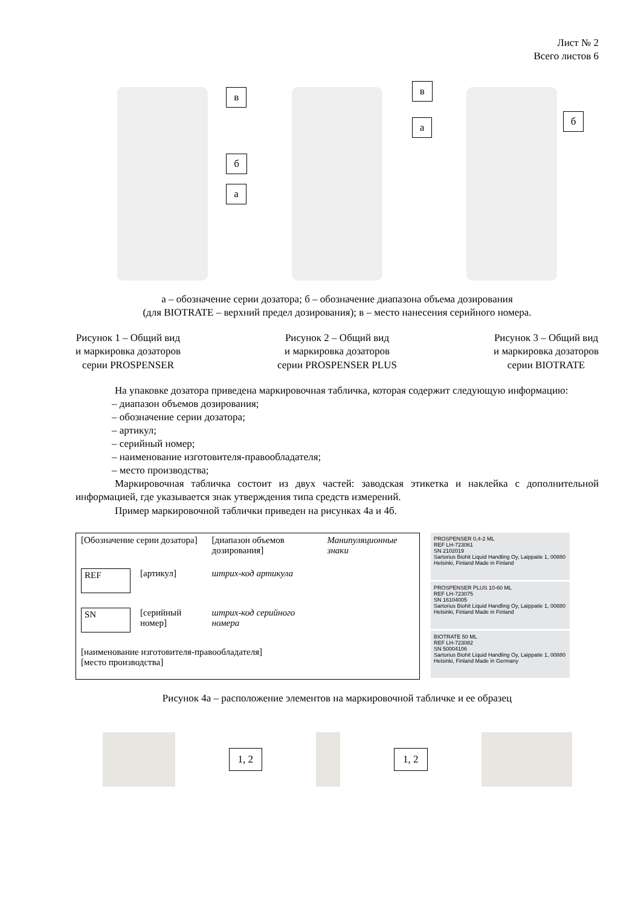Лист № 2
Всего листов 6
в
б
а
в
а б
а – обозначение серии дозатора; б – обозначение диапазона объема дозирования
(для BIOTRATE – верхний предел дозирования); в – место нанесения серийного номера.
Рисунок 1 – Общий вид
и маркировка дозаторов
серии PROSPENSER
Рисунок 2 – Общий вид
и маркировка дозаторов
серии PROSPENSER PLUS
Рисунок 3 – Общий вид
и маркировка дозаторов
серии BIOTRATE
На упаковке дозатора приведена маркировочная табличка, которая содержит следующую информацию:
– диапазон объемов дозирования;
– обозначение серии дозатора;
– артикул;
– серийный номер;
– наименование изготовителя-правообладателя;
– место производства;
Маркировочная табличка состоит из двух частей: заводская этикетка и наклейка с дополнительной информацией, где указывается знак утверждения типа средств измерений.
Пример маркировочной таблички приведен на рисунках 4а и 4б.
| [Обозначение серии дозатора] | | [диапазон объемов дозирования] | Манипуляционные знаки |
| REF | [артикул] | штрих-код артикула | |
| SN | [серийный номер] | штрих-код серийного номера | |
| [наименование изготовителя-правообладателя] [место производства] | | | |
PROSPENSER 0,4-2 ML
REF LH-723061
SN 2102019
Sartorius Biohit Liquid Handling Oy, Laippatie 1, 00880 Helsinki, Finland Made in Finland
PROSPENSER PLUS 10-60 ML
REF LH-723075
SN 16104005
Sartorius Biohit Liquid Handling Oy, Laippatie 1, 00880 Helsinki, Finland Made in Finland
BIOTRATE 50 ML
REF LH-723082
SN 50004106
Sartorius Biohit Liquid Handling Oy, Laippatie 1, 00880 Helsinki, Finland Made in Germany
Рисунок 4а – расположение элементов на маркировочной табличке и ее образец
1, 2 1, 2